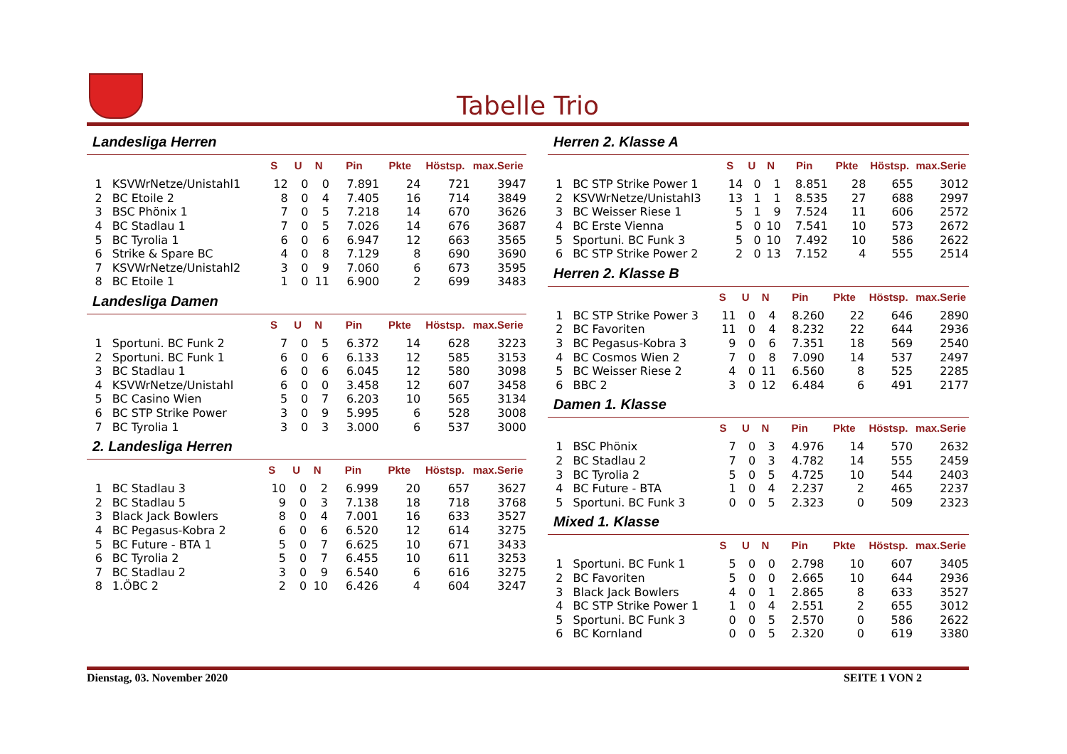Tabelle Trio
Landesliga Herren
| | | S | U | N | Pin | Pkte | Höstsp. | max.Serie |
| --- | --- | --- | --- | --- | --- | --- | --- | --- |
| 1 | KSVWrNetze/Unistahl1 | 12 | 0 | 0 | 7.891 | 24 | 721 | 3947 |
| 2 | BC Etoile 2 | 8 | 0 | 4 | 7.405 | 16 | 714 | 3849 |
| 3 | BSC Phönix 1 | 7 | 0 | 5 | 7.218 | 14 | 670 | 3626 |
| 4 | BC Stadlau 1 | 7 | 0 | 5 | 7.026 | 14 | 676 | 3687 |
| 5 | BC Tyrolia 1 | 6 | 0 | 6 | 6.947 | 12 | 663 | 3565 |
| 6 | Strike & Spare BC | 4 | 0 | 8 | 7.129 | 8 | 690 | 3690 |
| 7 | KSVWrNetze/Unistahl2 | 3 | 0 | 9 | 7.060 | 6 | 673 | 3595 |
| 8 | BC Etoile 1 | 1 | 0 | 11 | 6.900 | 2 | 699 | 3483 |
Landesliga Damen
| | | S | U | N | Pin | Pkte | Höstsp. | max.Serie |
| --- | --- | --- | --- | --- | --- | --- | --- | --- |
| 1 | Sportuni. BC Funk 2 | 7 | 0 | 5 | 6.372 | 14 | 628 | 3223 |
| 2 | Sportuni. BC Funk 1 | 6 | 0 | 6 | 6.133 | 12 | 585 | 3153 |
| 3 | BC Stadlau 1 | 6 | 0 | 6 | 6.045 | 12 | 580 | 3098 |
| 4 | KSVWrNetze/Unistahl | 6 | 0 | 0 | 3.458 | 12 | 607 | 3458 |
| 5 | BC Casino Wien | 5 | 0 | 7 | 6.203 | 10 | 565 | 3134 |
| 6 | BC STP Strike Power | 3 | 0 | 9 | 5.995 | 6 | 528 | 3008 |
| 7 | BC Tyrolia 1 | 3 | 0 | 3 | 3.000 | 6 | 537 | 3000 |
2. Landesliga Herren
| | | S | U | N | Pin | Pkte | Höstsp. | max.Serie |
| --- | --- | --- | --- | --- | --- | --- | --- | --- |
| 1 | BC Stadlau 3 | 10 | 0 | 2 | 6.999 | 20 | 657 | 3627 |
| 2 | BC Stadlau 5 | 9 | 0 | 3 | 7.138 | 18 | 718 | 3768 |
| 3 | Black Jack Bowlers | 8 | 0 | 4 | 7.001 | 16 | 633 | 3527 |
| 4 | BC Pegasus-Kobra 2 | 6 | 0 | 6 | 6.520 | 12 | 614 | 3275 |
| 5 | BC Future - BTA 1 | 5 | 0 | 7 | 6.625 | 10 | 671 | 3433 |
| 6 | BC Tyrolia 2 | 5 | 0 | 7 | 6.455 | 10 | 611 | 3253 |
| 7 | BC Stadlau 2 | 3 | 0 | 9 | 6.540 | 6 | 616 | 3275 |
| 8 | 1.ÖBC 2 | 2 | 0 | 10 | 6.426 | 4 | 604 | 3247 |
Herren 2. Klasse A
| | | S | U | N | Pin | Pkte | Höstsp. | max.Serie |
| --- | --- | --- | --- | --- | --- | --- | --- | --- |
| 1 | BC STP Strike Power 1 | 14 | 0 | 1 | 8.851 | 28 | 655 | 3012 |
| 2 | KSVWrNetze/Unistahl3 | 13 | 1 | 1 | 8.535 | 27 | 688 | 2997 |
| 3 | BC Weisser Riese 1 | 5 | 1 | 9 | 7.524 | 11 | 606 | 2572 |
| 4 | BC Erste Vienna | 5 | 0 | 10 | 7.541 | 10 | 573 | 2672 |
| 5 | Sportuni. BC Funk 3 | 5 | 0 | 10 | 7.492 | 10 | 586 | 2622 |
| 6 | BC STP Strike Power 2 | 2 | 0 | 13 | 7.152 | 4 | 555 | 2514 |
Herren 2. Klasse B
| | | S | U | N | Pin | Pkte | Höstsp. | max.Serie |
| --- | --- | --- | --- | --- | --- | --- | --- | --- |
| 1 | BC STP Strike Power 3 | 11 | 0 | 4 | 8.260 | 22 | 646 | 2890 |
| 2 | BC Favoriten | 11 | 0 | 4 | 8.232 | 22 | 644 | 2936 |
| 3 | BC Pegasus-Kobra 3 | 9 | 0 | 6 | 7.351 | 18 | 569 | 2540 |
| 4 | BC Cosmos Wien 2 | 7 | 0 | 8 | 7.090 | 14 | 537 | 2497 |
| 5 | BC Weisser Riese 2 | 4 | 0 | 11 | 6.560 | 8 | 525 | 2285 |
| 6 | BBC 2 | 3 | 0 | 12 | 6.484 | 6 | 491 | 2177 |
Damen 1. Klasse
| | | S | U | N | Pin | Pkte | Höstsp. | max.Serie |
| --- | --- | --- | --- | --- | --- | --- | --- | --- |
| 1 | BSC Phönix | 7 | 0 | 3 | 4.976 | 14 | 570 | 2632 |
| 2 | BC Stadlau 2 | 7 | 0 | 3 | 4.782 | 14 | 555 | 2459 |
| 3 | BC Tyrolia 2 | 5 | 0 | 5 | 4.725 | 10 | 544 | 2403 |
| 4 | BC Future - BTA | 1 | 0 | 4 | 2.237 | 2 | 465 | 2237 |
| 5 | Sportuni. BC Funk 3 | 0 | 0 | 5 | 2.323 | 0 | 509 | 2323 |
Mixed 1. Klasse
| | | S | U | N | Pin | Pkte | Höstsp. | max.Serie |
| --- | --- | --- | --- | --- | --- | --- | --- | --- |
| 1 | Sportuni. BC Funk 1 | 5 | 0 | 0 | 2.798 | 10 | 607 | 3405 |
| 2 | BC Favoriten | 5 | 0 | 0 | 2.665 | 10 | 644 | 2936 |
| 3 | Black Jack Bowlers | 4 | 0 | 1 | 2.865 | 8 | 633 | 3527 |
| 4 | BC STP Strike Power 1 | 1 | 0 | 4 | 2.551 | 2 | 655 | 3012 |
| 5 | Sportuni. BC Funk 3 | 0 | 0 | 5 | 2.570 | 0 | 586 | 2622 |
| 6 | BC Kornland | 0 | 0 | 5 | 2.320 | 0 | 619 | 3380 |
Dienstag, 03. November 2020 SEITE 1 VON 2